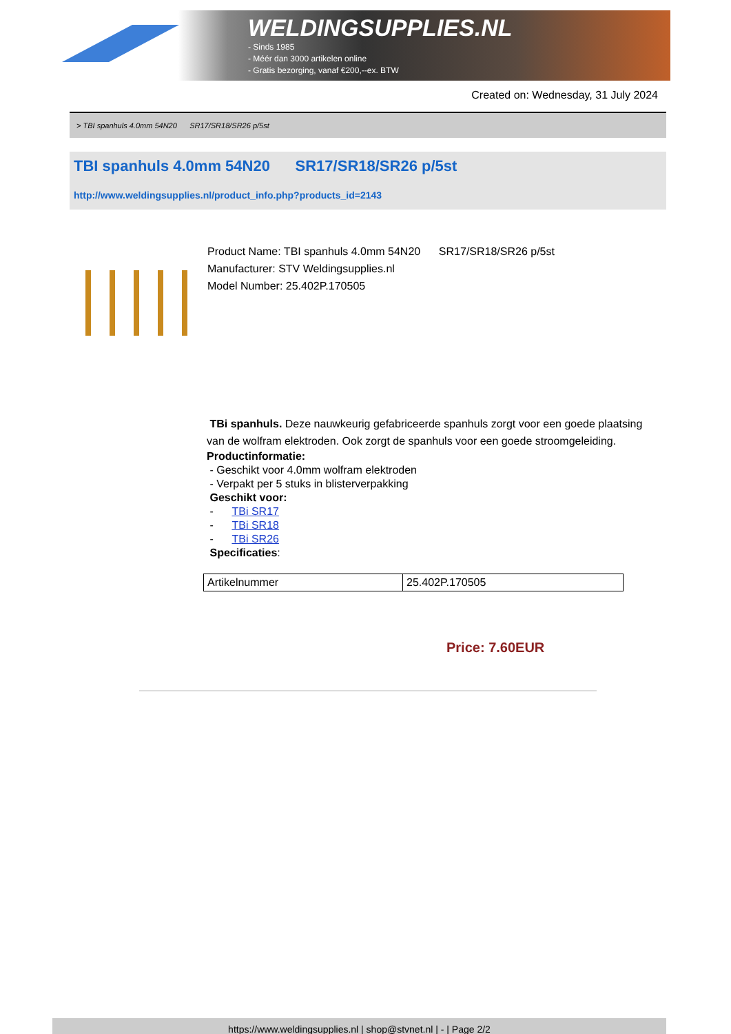WELDINGSUPPLIES.NL
- Sinds 1985
- Méér dan 3000 artikelen online
- Gratis bezorging, vanaf €200,--ex. BTW
Created on: Wednesday, 31 July 2024
> TBI spanhuls 4.0mm 54N20 SR17/SR18/SR26 p/5st
TBI spanhuls 4.0mm 54N20 SR17/SR18/SR26 p/5st
http://www.weldingsupplies.nl/product_info.php?products_id=2143
Product Name: TBI spanhuls 4.0mm 54N20 SR17/SR18/SR26 p/5st
Manufacturer: STV Weldingsupplies.nl
Model Number: 25.402P.170505
TBi spanhuls. Deze nauwkeurig gefabriceerde spanhuls zorgt voor een goede plaatsing van de wolfram elektroden. Ook zorgt de spanhuls voor een goede stroomgeleiding.
Productinformatie:
- Geschikt voor 4.0mm wolfram elektroden
- Verpakt per 5 stuks in blisterverpakking
Geschikt voor:
- TBi SR17
- TBi SR18
- TBi SR26
Specificaties:
| Artikelnummer | 25.402P.170505 |
Price: 7.60EUR
https://www.weldingsupplies.nl | shop@stvnet.nl | - | Page 2/2